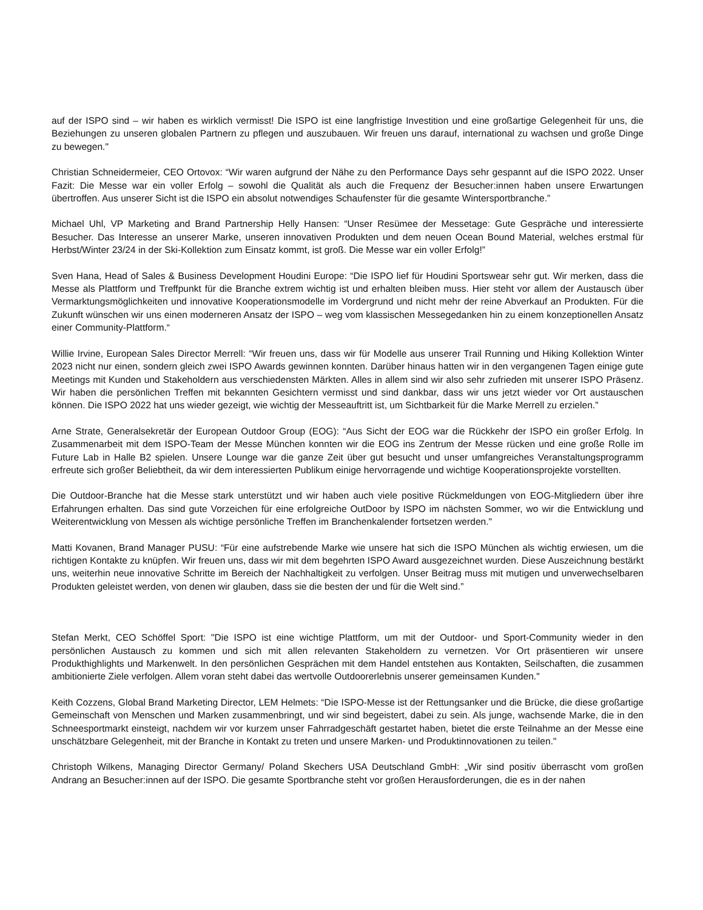auf der ISPO sind – wir haben es wirklich vermisst! Die ISPO ist eine langfristige Investition und eine großartige Gelegenheit für uns, die Beziehungen zu unseren globalen Partnern zu pflegen und auszubauen. Wir freuen uns darauf, international zu wachsen und große Dinge zu bewegen."
Christian Schneidermeier, CEO Ortovox: “Wir waren aufgrund der Nähe zu den Performance Days sehr gespannt auf die ISPO 2022. Unser Fazit: Die Messe war ein voller Erfolg – sowohl die Qualität als auch die Frequenz der Besucher:innen haben unsere Erwartungen übertroffen. Aus unserer Sicht ist die ISPO ein absolut notwendiges Schaufenster für die gesamte Wintersportbranche.”
Michael Uhl, VP Marketing and Brand Partnership Helly Hansen: “Unser Resümee der Messetage: Gute Gespräche und interessierte Besucher. Das Interesse an unserer Marke, unseren innovativen Produkten und dem neuen Ocean Bound Material, welches erstmal für Herbst/Winter 23/24 in der Ski-Kollektion zum Einsatz kommt, ist groß. Die Messe war ein voller Erfolg!”
Sven Hana, Head of Sales & Business Development Houdini Europe: “Die ISPO lief für Houdini Sportswear sehr gut. Wir merken, dass die Messe als Plattform und Treffpunkt für die Branche extrem wichtig ist und erhalten bleiben muss. Hier steht vor allem der Austausch über Vermarktungsmöglichkeiten und innovative Kooperationsmodelle im Vordergrund und nicht mehr der reine Abverkauf an Produkten. Für die Zukunft wünschen wir uns einen moderneren Ansatz der ISPO – weg vom klassischen Messegedanken hin zu einem konzeptionellen Ansatz einer Community-Plattform.“
Willie Irvine, European Sales Director Merrell: “Wir freuen uns, dass wir für Modelle aus unserer Trail Running und Hiking Kollektion Winter 2023 nicht nur einen, sondern gleich zwei ISPO Awards gewinnen konnten. Darüber hinaus hatten wir in den vergangenen Tagen einige gute Meetings mit Kunden und Stakeholdern aus verschiedensten Märkten. Alles in allem sind wir also sehr zufrieden mit unserer ISPO Präsenz. Wir haben die persönlichen Treffen mit bekannten Gesichtern vermisst und sind dankbar, dass wir uns jetzt wieder vor Ort austauschen können. Die ISPO 2022 hat uns wieder gezeigt, wie wichtig der Messeauftritt ist, um Sichtbarkeit für die Marke Merrell zu erzielen.”
Arne Strate, Generalsekretär der European Outdoor Group (EOG): “Aus Sicht der EOG war die Rückkehr der ISPO ein großer Erfolg. In Zusammenarbeit mit dem ISPO-Team der Messe München konnten wir die EOG ins Zentrum der Messe rücken und eine große Rolle im Future Lab in Halle B2 spielen. Unsere Lounge war die ganze Zeit über gut besucht und unser umfangreiches Veranstaltungsprogramm erfreute sich großer Beliebtheit, da wir dem interessierten Publikum einige hervorragende und wichtige Kooperationsprojekte vorstellten.
Die Outdoor-Branche hat die Messe stark unterstützt und wir haben auch viele positive Rückmeldungen von EOG-Mitgliedern über ihre Erfahrungen erhalten. Das sind gute Vorzeichen für eine erfolgreiche OutDoor by ISPO im nächsten Sommer, wo wir die Entwicklung und Weiterentwicklung von Messen als wichtige persönliche Treffen im Branchenkalender fortsetzen werden."
Matti Kovanen, Brand Manager PUSU: “Für eine aufstrebende Marke wie unsere hat sich die ISPO München als wichtig erwiesen, um die richtigen Kontakte zu knüpfen. Wir freuen uns, dass wir mit dem begehrten ISPO Award ausgezeichnet wurden. Diese Auszeichnung bestärkt uns, weiterhin neue innovative Schritte im Bereich der Nachhaltigkeit zu verfolgen. Unser Beitrag muss mit mutigen und unverwechselbaren Produkten geleistet werden, von denen wir glauben, dass sie die besten der und für die Welt sind.”
Stefan Merkt, CEO Schöffel Sport: "Die ISPO ist eine wichtige Plattform, um mit der Outdoor- und Sport-Community wieder in den persönlichen Austausch zu kommen und sich mit allen relevanten Stakeholdern zu vernetzen. Vor Ort präsentieren wir unsere Produkthighlights und Markenwelt. In den persönlichen Gesprächen mit dem Handel entstehen aus Kontakten, Seilschaften, die zusammen ambitionierte Ziele verfolgen. Allem voran steht dabei das wertvolle Outdoorerlebnis unserer gemeinsamen Kunden."
Keith Cozzens, Global Brand Marketing Director, LEM Helmets: “Die ISPO-Messe ist der Rettungsanker und die Brücke, die diese großartige Gemeinschaft von Menschen und Marken zusammenbringt, und wir sind begeistert, dabei zu sein. Als junge, wachsende Marke, die in den Schneesportmarkt einsteigt, nachdem wir vor kurzem unser Fahrradgeschäft gestartet haben, bietet die erste Teilnahme an der Messe eine unschätzbare Gelegenheit, mit der Branche in Kontakt zu treten und unsere Marken- und Produktinnovationen zu teilen."
Christoph Wilkens, Managing Director Germany/ Poland Skechers USA Deutschland GmbH: „Wir sind positiv überrascht vom großen Andrang an Besucher:innen auf der ISPO. Die gesamte Sportbranche steht vor großen Herausforderungen, die es in der nahen